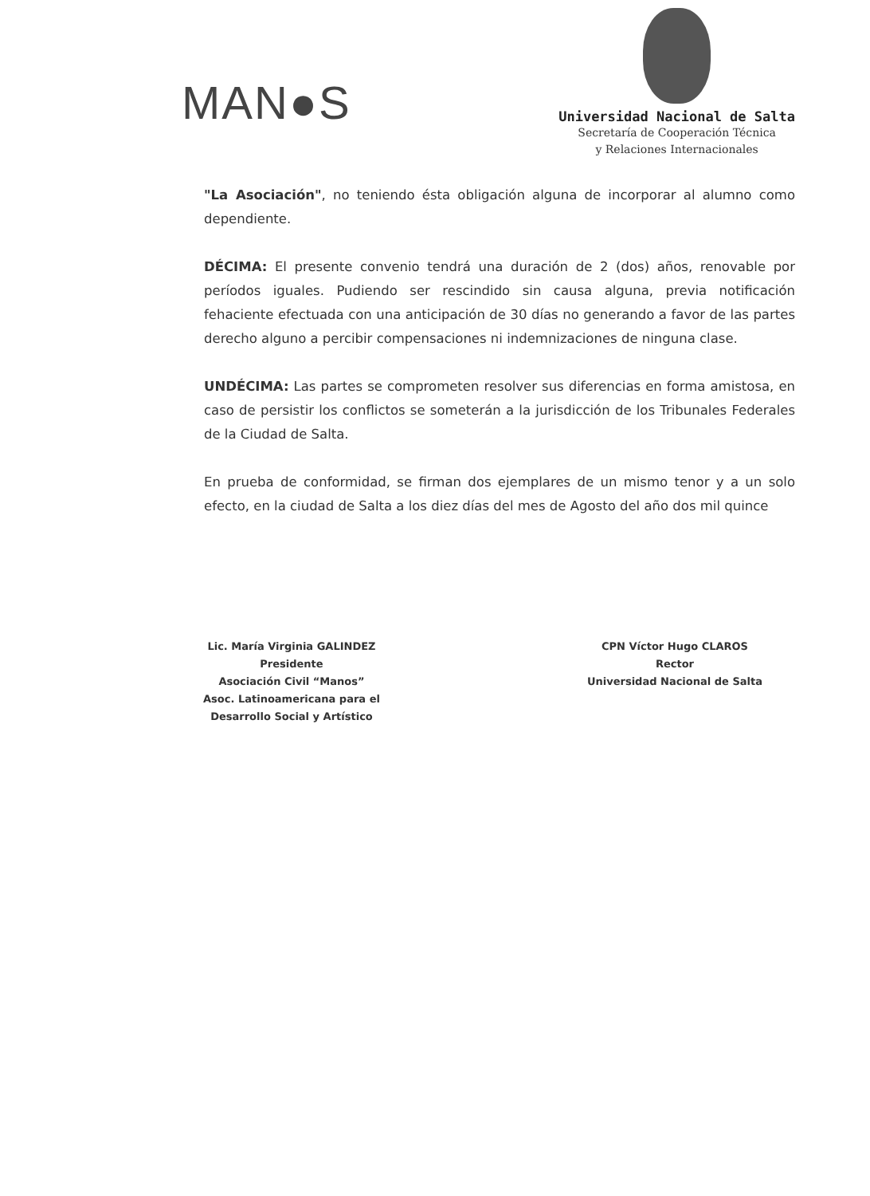MAN●S
Universidad Nacional de Salta
Secretaría de Cooperación Técnica
y Relaciones Internacionales
"La Asociación", no teniendo ésta obligación alguna de incorporar al alumno como dependiente.
DÉCIMA: El presente convenio tendrá una duración de 2 (dos) años, renovable por períodos iguales. Pudiendo ser rescindido sin causa alguna, previa notificación fehaciente efectuada con una anticipación de 30 días no generando a favor de las partes derecho alguno a percibir compensaciones ni indemnizaciones de ninguna clase.
UNDÉCIMA: Las partes se comprometen resolver sus diferencias en forma amistosa, en caso de persistir los conflictos se someterán a la jurisdicción de los Tribunales Federales de la Ciudad de Salta.
En prueba de conformidad, se firman dos ejemplares de un mismo tenor y a un solo efecto, en la ciudad de Salta a los diez días del mes de Agosto del año dos mil quince
Lic. María Virginia GALINDEZ
Presidente
Asociación Civil “Manos”
Asoc. Latinoamericana para el
Desarrollo Social y Artístico
CPN Víctor Hugo CLAROS
Rector
Universidad Nacional de Salta